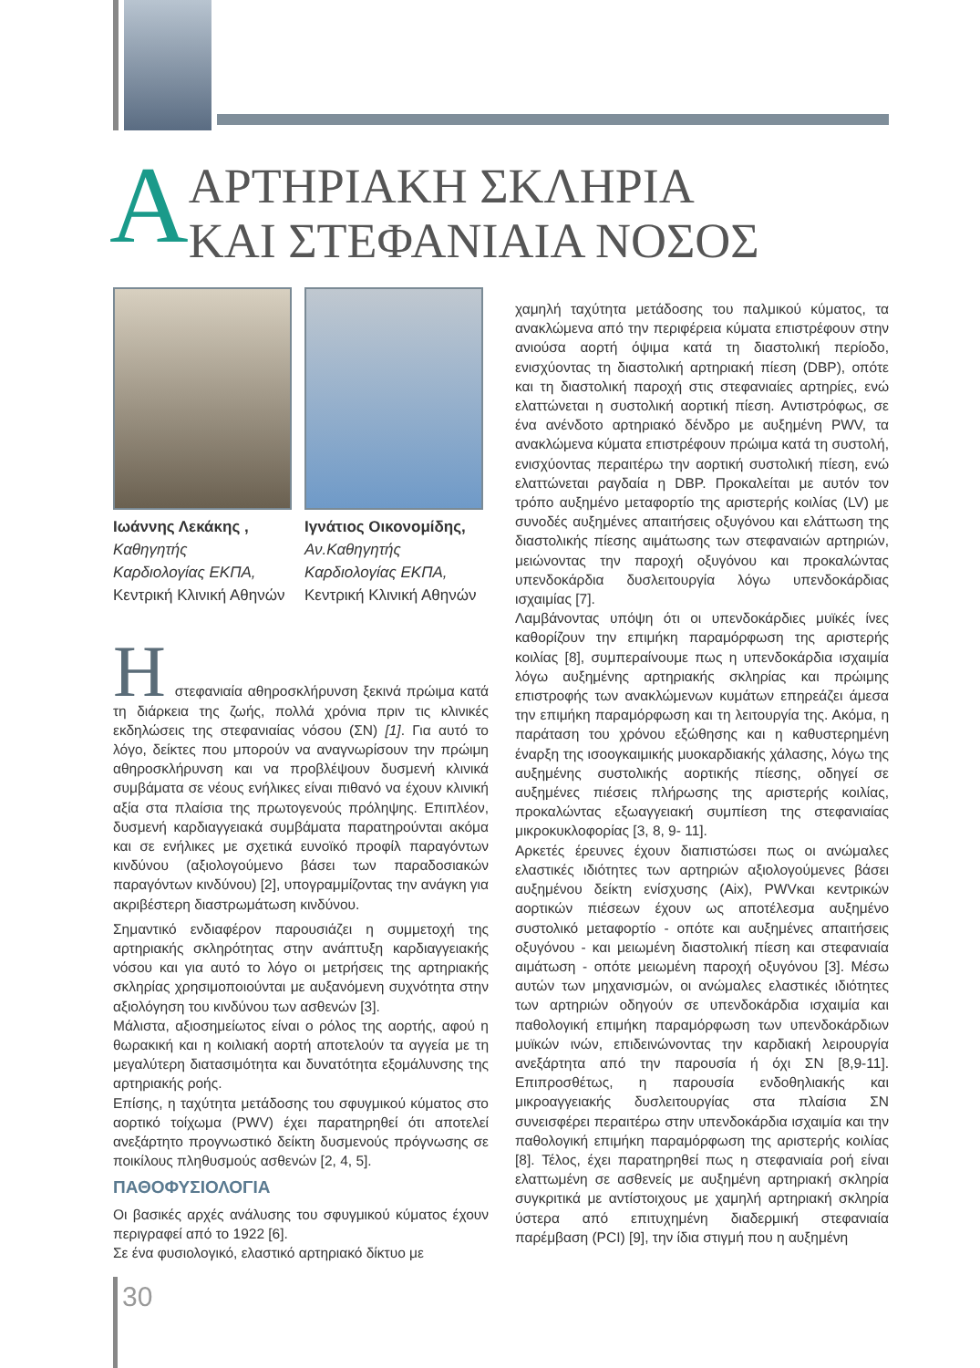Α
ΑΡΤΗΡΙΑΚΗ ΣΚΛΗΡΙΑ
ΚΑΙ ΣΤΕΦΑΝΙΑΙΑ ΝΟΣΟΣ
Ιωάννης Λεκάκης ,
Καθηγητής
Καρδιολογίας ΕΚΠΑ,
Κεντρική Κλινική Αθηνών
Ιγνάτιος Οικονομίδης,
Αν.Καθηγητής
Καρδιολογίας ΕΚΠΑ,
Κεντρική Κλινική Αθηνών
Η
στεφανιαία αθηροσκλήρυνση ξεκινά πρώιμα κατά τη διάρκεια της ζωής, πολλά χρόνια πριν τις κλινικές εκδηλώσεις της στεφανιαίας νόσου (ΣΝ) [1]. Για αυτό το λόγο, δείκτες που μπορούν να αναγνωρίσουν την πρώιμη αθηροσκλήρυνση και να προβλέψουν δυσμενή κλινικά συμβάματα σε νέους ενήλικες είναι πιθανό να έχουν κλινική αξία στα πλαίσια της πρωτογενούς πρόληψης. Επιπλέον, δυσμενή καρδιαγγειακά συμβάματα παρατηρούνται ακόμα και σε ενήλικες με σχετικά ευνοϊκό προφίλ παραγόντων κινδύνου (αξιολογούμενο βάσει των παραδοσιακών παραγόντων κινδύνου) [2], υπογραμμίζοντας την ανάγκη για ακριβέστερη διαστρωμάτωση κινδύνου.
Σημαντικό ενδιαφέρον παρουσιάζει η συμμετοχή της αρτηριακής σκληρότητας στην ανάπτυξη καρδιαγγειακής νόσου και για αυτό το λόγο οι μετρήσεις της αρτηριακής σκληρίας χρησιμοποιούνται με αυξανόμενη συχνότητα στην αξιολόγηση του κινδύνου των ασθενών [3].
Μάλιστα, αξιοσημείωτος είναι ο ρόλος της αορτής, αφού η θωρακική και η κοιλιακή αορτή αποτελούν τα αγγεία με τη μεγαλύτερη διατασιμότητα και δυνατότητα εξομάλυνσης της αρτηριακής ροής.
Επίσης, η ταχύτητα μετάδοσης του σφυγμικού κύματος στο αορτικό τοίχωμα (PWV) έχει παρατηρηθεί ότι αποτελεί ανεξάρτητο προγνωστικό δείκτη δυσμενούς πρόγνωσης σε ποικίλους πληθυσμούς ασθενών [2, 4, 5].
ΠΑΘΟΦΥΣΙΟΛΟΓΙΑ
Οι βασικές αρχές ανάλυσης του σφυγμικού κύματος έχουν περιγραφεί από το 1922 [6].
Σε ένα φυσιολογικό, ελαστικό αρτηριακό δίκτυο με
χαμηλή ταχύτητα μετάδοσης του παλμικού κύματος, τα ανακλώμενα από την περιφέρεια κύματα επιστρέφουν στην ανιούσα αορτή όψιμα κατά τη διαστολική περίοδο, ενισχύοντας τη διαστολική αρτηριακή πίεση (DBP), οπότε και τη διαστολική παροχή στις στεφανιαίες αρτηρίες, ενώ ελαττώνεται η συστολική αορτική πίεση. Αντιστρόφως, σε ένα ανένδοτο αρτηριακό δένδρο με αυξημένη PWV, τα ανακλώμενα κύματα επιστρέφουν πρώιμα κατά τη συστολή, ενισχύοντας περαιτέρω την αορτική συστολική πίεση, ενώ ελαττώνεται ραγδαία η DBP. Προκαλείται με αυτόν τον τρόπο αυξημένο μεταφορτίο της αριστερής κοιλίας (LV) με συνοδές αυξημένες απαιτήσεις οξυγόνου και ελάττωση της διαστολικής πίεσης αιμάτωσης των στεφαναιών αρτηριών, μειώνοντας την παροχή οξυγόνου και προκαλώντας υπενδοκάρδια δυσλειτουργία λόγω υπενδοκάρδιας ισχαιμίας [7].
Λαμβάνοντας υπόψη ότι οι υπενδοκάρδιες μυϊκές ίνες καθορίζουν την επιμήκη παραμόρφωση της αριστερής κοιλίας [8], συμπεραίνουμε πως η υπενδοκάρδια ισχαιμία λόγω αυξημένης αρτηριακής σκληρίας και πρώιμης επιστροφής των ανακλώμενων κυμάτων επηρεάζει άμεσα την επιμήκη παραμόρφωση και τη λειτουργία της. Ακόμα, η παράταση του χρόνου εξώθησης και η καθυστερημένη έναρξη της ισοογκαιμικής μυοκαρδιακής χάλασης, λόγω της αυξημένης συστολικής αορτικής πίεσης, οδηγεί σε αυξημένες πιέσεις πλήρωσης της αριστερής κοιλίας, προκαλώντας εξωαγγειακή συμπίεση της στεφανιαίας μικροκυκλοφορίας [3, 8, 9- 11].
Αρκετές έρευνες έχουν διαπιστώσει πως οι ανώμαλες ελαστικές ιδιότητες των αρτηριών αξιολογούμενες βάσει αυξημένου δείκτη ενίσχυσης (Aix), PWVκαι κεντρικών αορτικών πιέσεων έχουν ως αποτέλεσμα αυξημένο συστολικό μεταφορτίο - οπότε και αυξημένες απαιτήσεις οξυγόνου - και μειωμένη διαστολική πίεση και στεφανιαία αιμάτωση - οπότε μειωμένη παροχή οξυγόνου [3]. Μέσω αυτών των μηχανισμών, οι ανώμαλες ελαστικές ιδιότητες των αρτηριών οδηγούν σε υπενδοκάρδια ισχαιμία και παθολογική επιμήκη παραμόρφωση των υπενδοκάρδιων μυϊκών ινών, επιδεινώνοντας την καρδιακή λειρουργία ανεξάρτητα από την παρουσία ή όχι ΣΝ [8,9-11]. Επιπροσθέτως, η παρουσία ενδοθηλιακής και μικροαγγειακής δυσλειτουργίας στα πλαίσια ΣΝ συνεισφέρει περαιτέρω στην υπενδοκάρδια ισχαιμία και την παθολογική επιμήκη παραμόρφωση της αριστερής κοιλίας [8]. Τέλος, έχει παρατηρηθεί πως η στεφανιαία ροή είναι ελαττωμένη σε ασθενείς με αυξημένη αρτηριακή σκληρία συγκριτικά με αντίστοιχους με χαμηλή αρτηριακή σκληρία ύστερα από επιτυχημένη διαδερμική στεφανιαία παρέμβαση (PCI) [9], την ίδια στιγμή που η αυξημένη
30